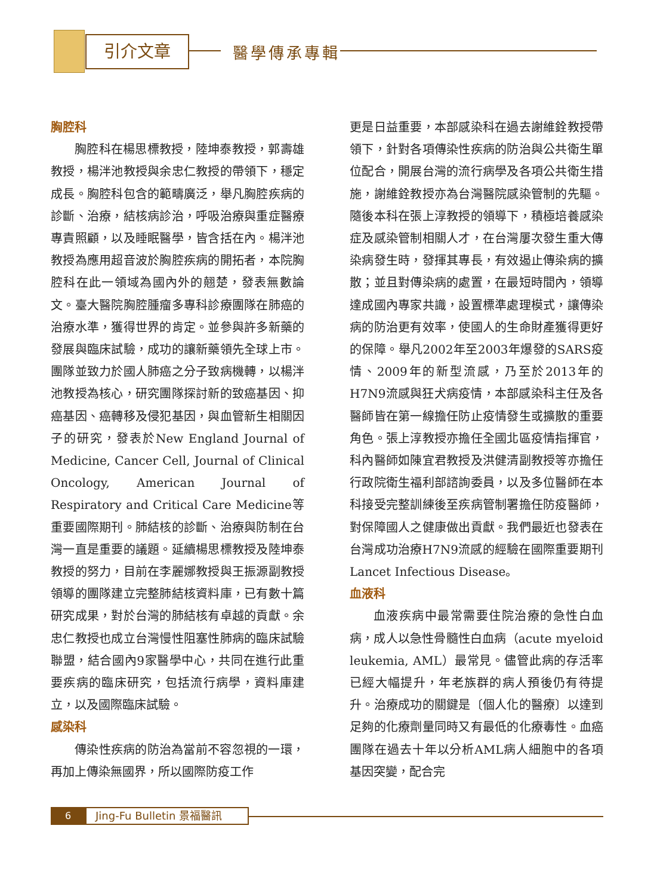引介文章 醫學傳承專輯
胸腔科
胸腔科在楊思標教授，陸坤泰教授，郭壽雄教授，楊泮池教授與余忠仁教授的帶領下，穩定成長。胸腔科包含的範疇廣泛，舉凡胸腔疾病的診斷、治療，結核病診治，呼吸治療與重症醫療專責照顧，以及睡眠醫學，皆含括在內。楊泮池教授為應用超音波於胸腔疾病的開拓者，本院胸腔科在此一領域為國內外的翹楚，發表無數論文。臺大醫院胸腔腫瘤多專科診療團隊在肺癌的治療水準，獲得世界的肯定。並參與許多新藥的發展與臨床試驗，成功的讓新藥領先全球上市。團隊並致力於國人肺癌之分子致病機轉，以楊泮池教授為核心，研究團隊探討新的致癌基因、抑癌基因、癌轉移及侵犯基因，與血管新生相關因子的研究，發表於New England Journal of Medicine, Cancer Cell, Journal of Clinical Oncology, American Journal of Respiratory and Critical Care Medicine等重要國際期刊。肺結核的診斷、治療與防制在台灣一直是重要的議題。延續楊思標教授及陸坤泰教授的努力，目前在李麗娜教授與王振源副教授領導的團隊建立完整肺結核資料庫，已有數十篇研究成果，對於台灣的肺結核有卓越的貢獻。余忠仁教授也成立台灣慢性阻塞性肺病的臨床試驗聯盟，結合國內9家醫學中心，共同在進行此重要疾病的臨床研究，包括流行病學，資料庫建立，以及國際臨床試驗。
感染科
傳染性疾病的防治為當前不容忽視的一環，再加上傳染無國界，所以國際防疫工作
更是日益重要，本部感染科在過去謝維銓教授帶領下，針對各項傳染性疾病的防治與公共衛生單位配合，開展台灣的流行病學及各項公共衛生措施，謝維銓教授亦為台灣醫院感染管制的先驅。隨後本科在張上淳教授的領導下，積極培養感染症及感染管制相關人才，在台灣屢次發生重大傳染病發生時，發揮其專長，有效遏止傳染病的擴散；並且對傳染病的處置，在最短時間內，領導達成國內專家共識，設置標準處理模式，讓傳染病的防治更有效率，使國人的生命財產獲得更好的保障。舉凡2002年至2003年爆發的SARS疫情、2009年的新型流感，乃至於2013年的H7N9流感與狂犬病疫情，本部感染科主任及各醫師皆在第一線擔任防止疫情發生或擴散的重要角色。張上淳教授亦擔任全國北區疫情指揮官，科內醫師如陳宜君教授及洪健清副教授等亦擔任行政院衛生福利部諮詢委員，以及多位醫師在本科接受完整訓練後至疾病管制署擔任防疫醫師，對保障國人之健康做出貢獻。我們最近也發表在台灣成功治療H7N9流感的經驗在國際重要期刊Lancet Infectious Disease。
血液科
血液疾病中最常需要住院治療的急性白血病，成人以急性骨髓性白血病（acute myeloid leukemia, AML）最常見。儘管此病的存活率已經大幅提升，年老族群的病人預後仍有待提升。治療成功的關鍵是〔個人化的醫療〕以達到足夠的化療劑量同時又有最低的化療毒性。血癌團隊在過去十年以分析AML病人細胞中的各項基因突變，配合完
6
Jing-Fu Bulletin 景福醫訊